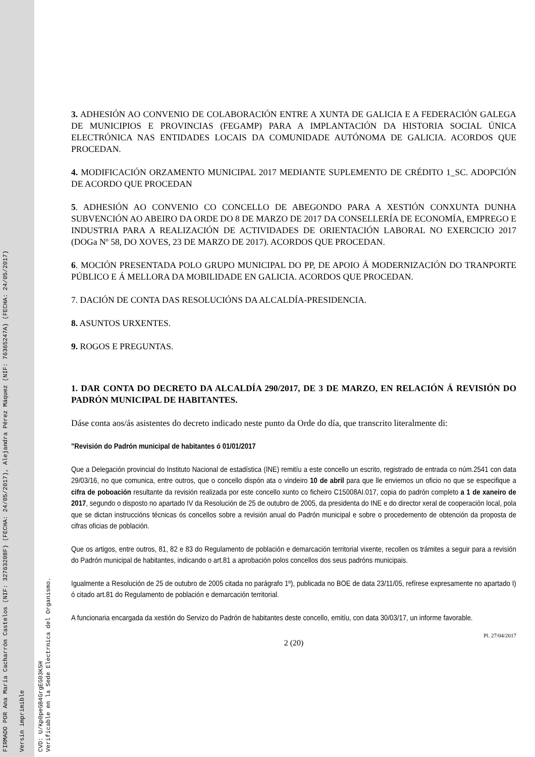FIRMADO POR Ana María Cacharrón Castelos (NIF: 32763208F) (FECHA: 24/05/2017), Alejandra Pérez Máquez (NIF: 76365247A) (FECHA: 24/05/2017)
Versin imprimible
CVD: U/Kp0peGB4GrgEG03K5H
Verificable en la Sede Electrnica del Organismo.
3. ADHESIÓN AO CONVENIO DE COLABORACIÓN ENTRE A XUNTA DE GALICIA E A FEDERACIÓN GALEGA DE MUNICIPIOS E PROVINCIAS (FEGAMP) PARA A IMPLANTACIÓN DA HISTORIA SOCIAL ÚNICA ELECTRÓNICA NAS ENTIDADES LOCAIS DA COMUNIDADE AUTÓNOMA DE GALICIA. ACORDOS QUE PROCEDAN.
4. MODIFICACIÓN ORZAMENTO MUNICIPAL 2017 MEDIANTE SUPLEMENTO DE CRÉDITO 1_SC. ADOPCIÓN DE ACORDO QUE PROCEDAN
5. ADHESIÓN AO CONVENIO CO CONCELLO DE ABEGONDO PARA A XESTIÓN CONXUNTA DUNHA SUBVENCIÓN AO ABEIRO DA ORDE DO 8 DE MARZO DE 2017 DA CONSELLERÍA DE ECONOMÍA, EMPREGO E INDUSTRIA PARA A REALIZACIÓN DE ACTIVIDADES DE ORIENTACIÓN LABORAL NO EXERCICIO 2017 (DOGa Nº 58, DO XOVES, 23 DE MARZO DE 2017). ACORDOS QUE PROCEDAN.
6. MOCIÓN PRESENTADA POLO GRUPO MUNICIPAL DO PP, DE APOIO Á MODERNIZACIÓN DO TRANPORTE PÚBLICO E Á MELLORA DA MOBILIDADE EN GALICIA. ACORDOS QUE PROCEDAN.
7. DACIÓN DE CONTA DAS RESOLUCIÓNS DA ALCALDÍA-PRESIDENCIA.
8. ASUNTOS URXENTES.
9. ROGOS E PREGUNTAS.
1. DAR CONTA DO DECRETO DA ALCALDÍA 290/2017, DE 3 DE MARZO, EN RELACIÓN Á REVISIÓN DO PADRÓN MUNICIPAL DE HABITANTES.
Dáse conta aos/ás asistentes do decreto indicado neste punto da Orde do día, que transcrito literalmente di:
"Revisión do Padrón municipal de habitantes ó 01/01/2017
Que a Delegación provincial do Instituto Nacional de estadística (INE) remitíu a este concello un escrito, registrado de entrada co núm.2541 con data 29/03/16, no que comunica, entre outros, que o concello dispón ata o vindeiro 10 de abril para que lle enviemos un oficio no que se especifique a cifra de poboación resultante da revisión realizada por este concello xunto co ficheiro C15008AI.017, copia do padrón completo a 1 de xaneiro de 2017, segundo o disposto no apartado IV da Resolución de 25 de outubro de 2005, da presidenta do INE e do director xeral de cooperación local, pola que se dictan instruccións técnicas ós concellos sobre a revisión anual do Padrón municipal e sobre o procedemento de obtención da proposta de cifras oficias de población.
Que os artigos, entre outros, 81, 82 e 83 do Regulamento de población e demarcación territorial vixente, recollen os trámites a seguir para a revisión do Padrón municipal de habitantes, indicando o art.81 a aprobación polos concellos dos seus padróns municipais.
Igualmente a Resolución de 25 de outubro de 2005 citada no parágrafo 1º), publicada no BOE de data 23/11/05, refírese expresamente no apartado I) ó citado art.81 do Regulamento de población e demarcación territorial.
A funcionaria encargada da xestión do Servizo do Padrón de habitantes deste concello, emitíu, con data 30/03/17, un informe favorable.
Pl. 27/04/2017
2 (20)